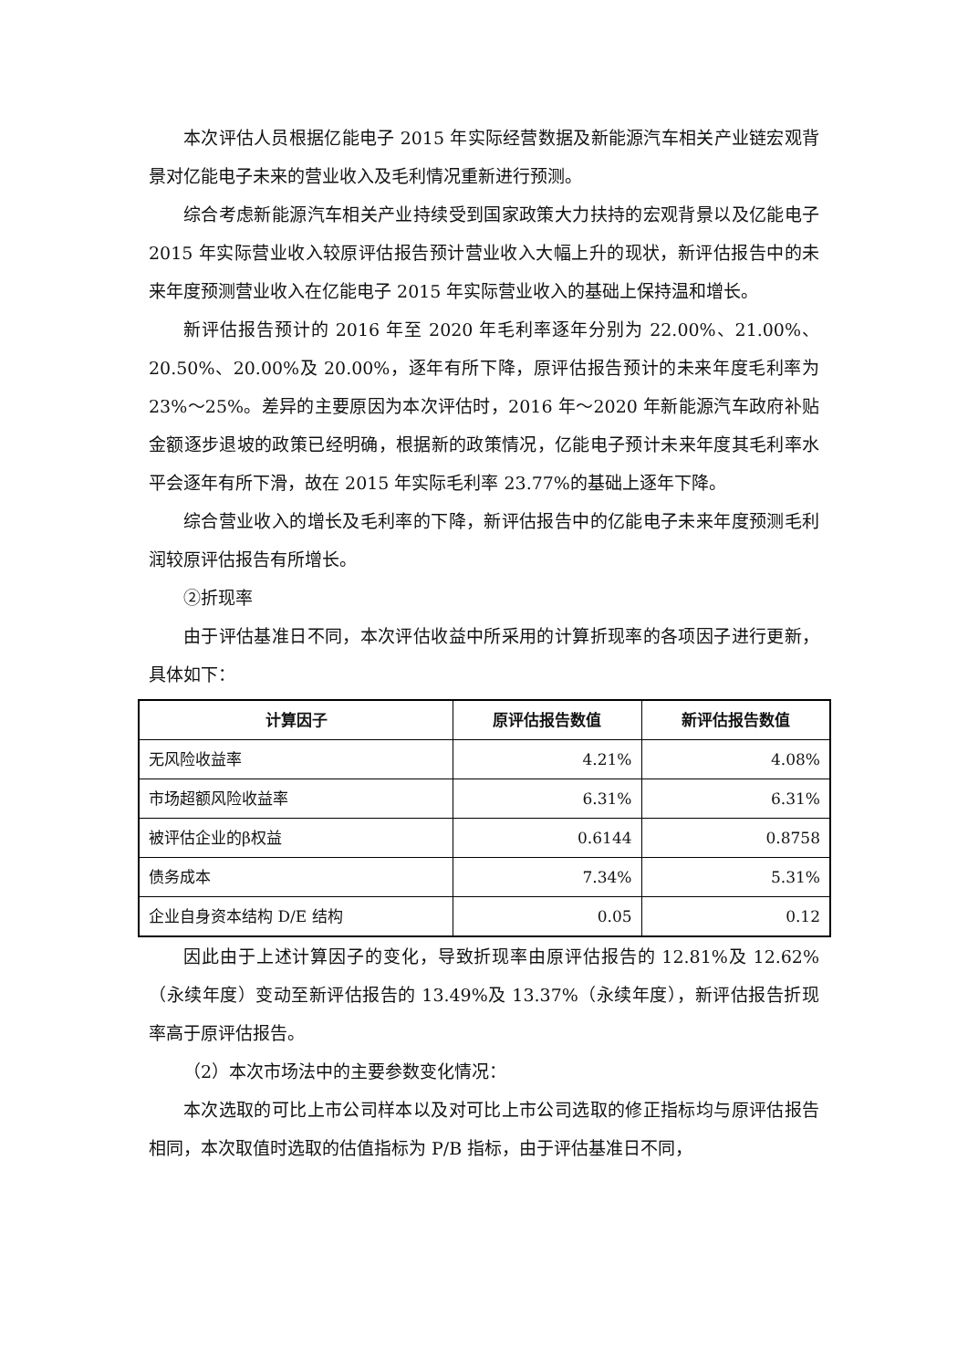本次评估人员根据亿能电子 2015 年实际经营数据及新能源汽车相关产业链宏观背景对亿能电子未来的营业收入及毛利情况重新进行预测。
综合考虑新能源汽车相关产业持续受到国家政策大力扶持的宏观背景以及亿能电子 2015 年实际营业收入较原评估报告预计营业收入大幅上升的现状，新评估报告中的未来年度预测营业收入在亿能电子 2015 年实际营业收入的基础上保持温和增长。
新评估报告预计的 2016 年至 2020 年毛利率逐年分别为 22.00%、21.00%、20.50%、20.00%及 20.00%，逐年有所下降，原评估报告预计的未来年度毛利率为 23%～25%。差异的主要原因为本次评估时，2016 年～2020 年新能源汽车政府补贴金额逐步退坡的政策已经明确，根据新的政策情况，亿能电子预计未来年度其毛利率水平会逐年有所下滑，故在 2015 年实际毛利率 23.77%的基础上逐年下降。
综合营业收入的增长及毛利率的下降，新评估报告中的亿能电子未来年度预测毛利润较原评估报告有所增长。
②折现率
由于评估基准日不同，本次评估收益中所采用的计算折现率的各项因子进行更新，具体如下：
| 计算因子 | 原评估报告数值 | 新评估报告数值 |
| --- | --- | --- |
| 无风险收益率 | 4.21% | 4.08% |
| 市场超额风险收益率 | 6.31% | 6.31% |
| 被评估企业的β权益 | 0.6144 | 0.8758 |
| 债务成本 | 7.34% | 5.31% |
| 企业自身资本结构 D/E 结构 | 0.05 | 0.12 |
因此由于上述计算因子的变化，导致折现率由原评估报告的 12.81%及 12.62%（永续年度）变动至新评估报告的 13.49%及 13.37%（永续年度），新评估报告折现率高于原评估报告。
（2）本次市场法中的主要参数变化情况：
本次选取的可比上市公司样本以及对可比上市公司选取的修正指标均与原评估报告相同，本次取值时选取的估值指标为 P/B 指标，由于评估基准日不同，